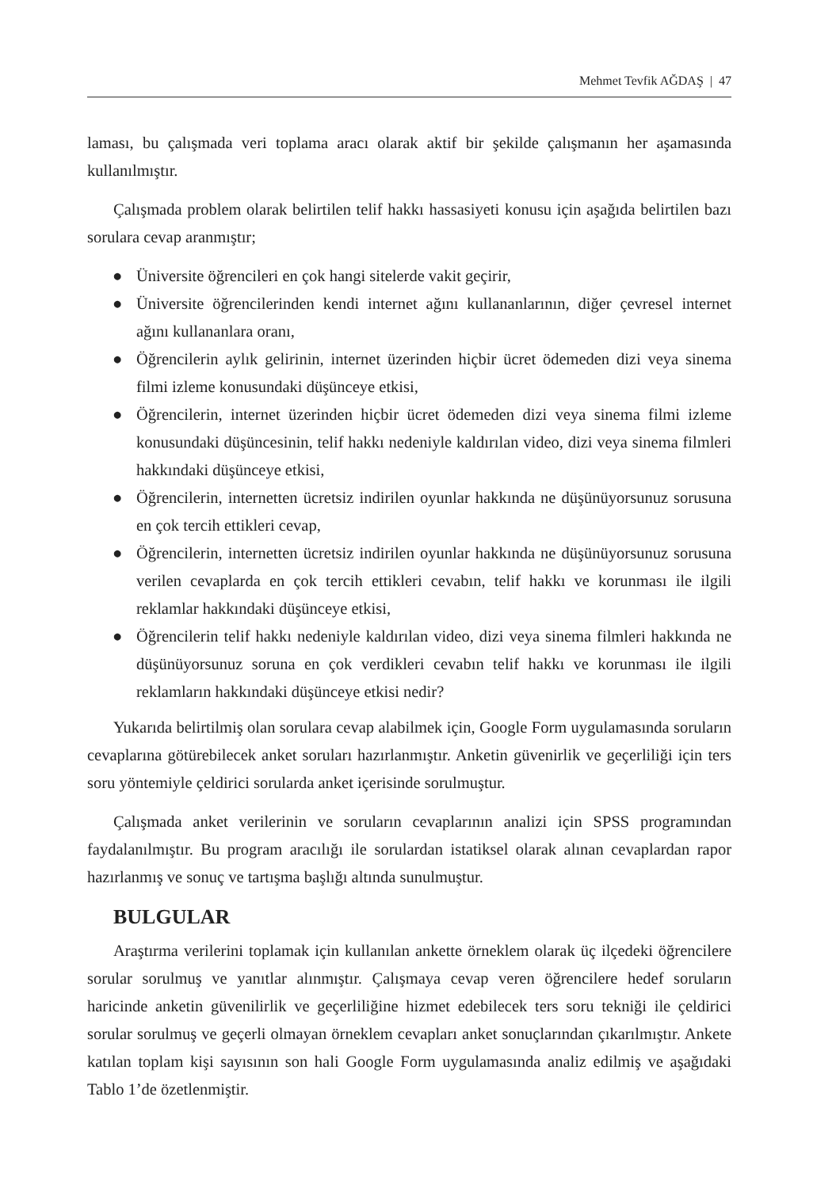Mehmet Tevfik AĞDAŞ | 47
laması, bu çalışmada veri toplama aracı olarak aktif bir şekilde çalışmanın her aşamasında kullanılmıştır.
Çalışmada problem olarak belirtilen telif hakkı hassasiyeti konusu için aşağıda belirtilen bazı sorulara cevap aranmıştır;
● Üniversite öğrencileri en çok hangi sitelerde vakit geçirir,
● Üniversite öğrencilerinden kendi internet ağını kullananlarının, diğer çevresel internet ağını kullananlara oranı,
● Öğrencilerin aylık gelirinin, internet üzerinden hiçbir ücret ödemeden dizi veya sinema filmi izleme konusundaki düşünceye etkisi,
● Öğrencilerin, internet üzerinden hiçbir ücret ödemeden dizi veya sinema filmi izleme konusundaki düşüncesinin, telif hakkı nedeniyle kaldırılan video, dizi veya sinema filmleri hakkındaki düşünceye etkisi,
● Öğrencilerin, internetten ücretsiz indirilen oyunlar hakkında ne düşünüyorsunuz sorusuna en çok tercih ettikleri cevap,
● Öğrencilerin, internetten ücretsiz indirilen oyunlar hakkında ne düşünüyorsunuz sorusuna verilen cevaplarda en çok tercih ettikleri cevabın, telif hakkı ve korunması ile ilgili reklamlar hakkındaki düşünceye etkisi,
● Öğrencilerin telif hakkı nedeniyle kaldırılan video, dizi veya sinema filmleri hakkında ne düşünüyorsunuz soruna en çok verdikleri cevabın telif hakkı ve korunması ile ilgili reklamların hakkındaki düşünceye etkisi nedir?
Yukarıda belirtilmiş olan sorulara cevap alabilmek için, Google Form uygulamasında soruların cevaplarına götürebilecek anket soruları hazırlanmıştır. Anketin güvenirlik ve geçerliliği için ters soru yöntemiyle çeldirici sorularda anket içerisinde sorulmuştur.
Çalışmada anket verilerinin ve soruların cevaplarının analizi için SPSS programından faydalanılmıştır. Bu program aracılığı ile sorulardan istatiksel olarak alınan cevaplardan rapor hazırlanmış ve sonuç ve tartışma başlığı altında sunulmuştur.
BULGULAR
Araştırma verilerini toplamak için kullanılan ankette örneklem olarak üç ilçedeki öğrencilere sorular sorulmuş ve yanıtlar alınmıştır. Çalışmaya cevap veren öğrencilere hedef soruların haricinde anketin güvenilirlik ve geçerliliğine hizmet edebilecek ters soru tekniği ile çeldirici sorular sorulmuş ve geçerli olmayan örneklem cevapları anket sonuçlarından çıkarılmıştır. Ankete katılan toplam kişi sayısının son hali Google Form uygulamasında analiz edilmiş ve aşağıdaki Tablo 1’de özetlenmiştir.